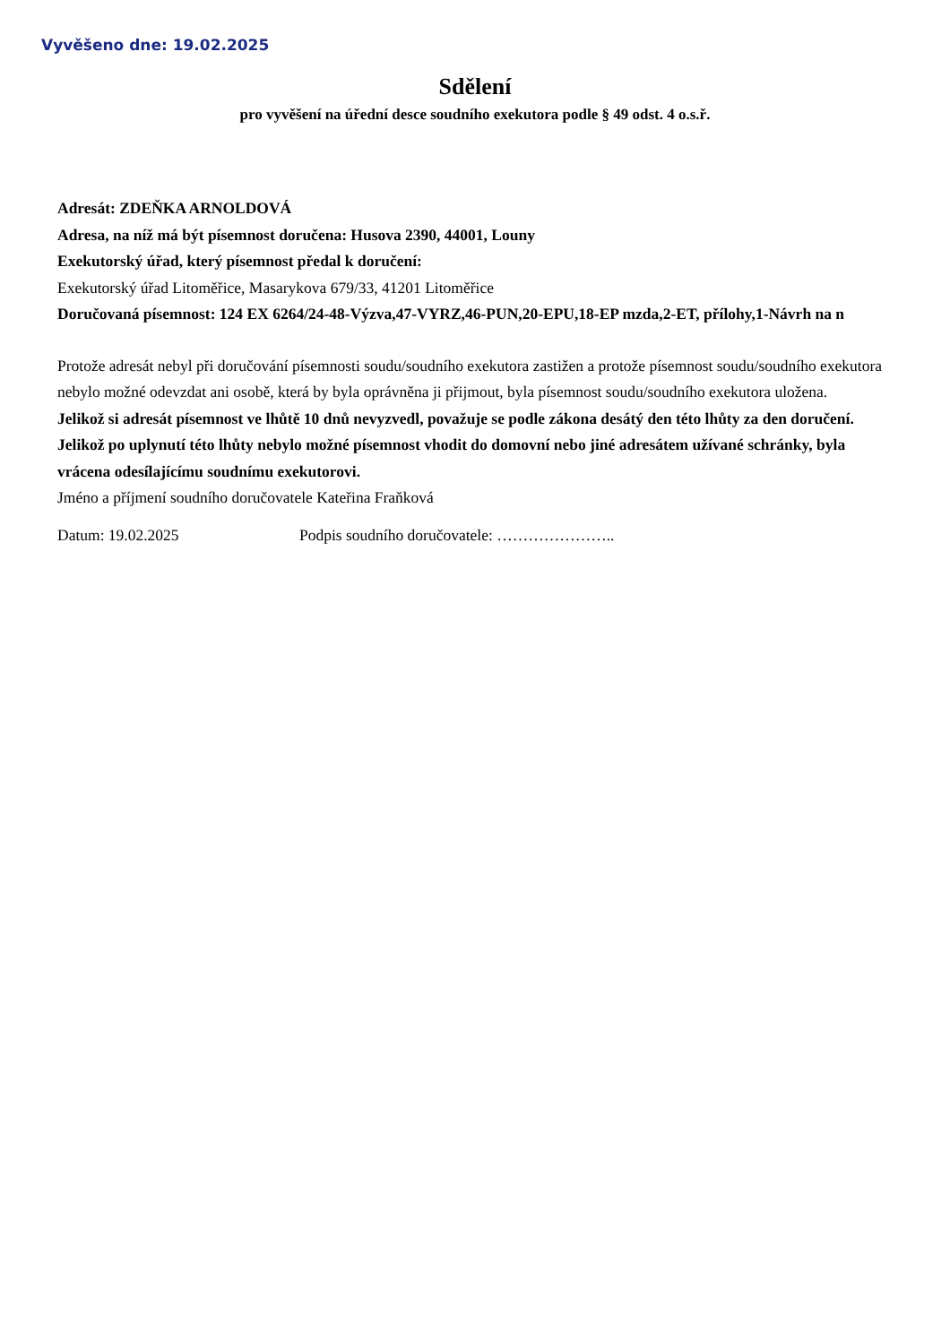Vyvěšeno dne: 19.02.2025
Sdělení
pro vyvěšení na úřední desce soudního exekutora podle § 49 odst. 4 o.s.ř.
Adresát: ZDEŇKA ARNOLDOVÁ
Adresa, na níž má být písemnost doručena: Husova 2390, 44001, Louny
Exekutorský úřad, který písemnost předal k doručení:
Exekutorský úřad Litoměřice, Masarykova 679/33, 41201 Litoměřice
Doručovaná písemnost: 124 EX 6264/24-48-Výzva,47-VYRZ,46-PUN,20-EPU,18-EP mzda,2-ET, přílohy,1-Návrh na n
Protože adresát nebyl při doručování písemnosti soudu/soudního exekutora zastižen a protože písemnost soudu/soudního exekutora nebylo možné odevzdat ani osobě, která by byla oprávněna ji přijmout, byla písemnost soudu/soudního exekutora uložena.
Jelikož si adresát písemnost ve lhůtě 10 dnů nevyzvedl, považuje se podle zákona desátý den této lhůty za den doručení. Jelikož po uplynutí této lhůty nebylo možné písemnost vhodit do domovní nebo jiné adresátem užívané schránky, byla vrácena odesílajícímu soudnímu exekutorovi.
Jméno a příjmení soudního doručovatele Kateřina Fraňková
Datum: 19.02.2025 Podpis soudního doručovatele: …………………..